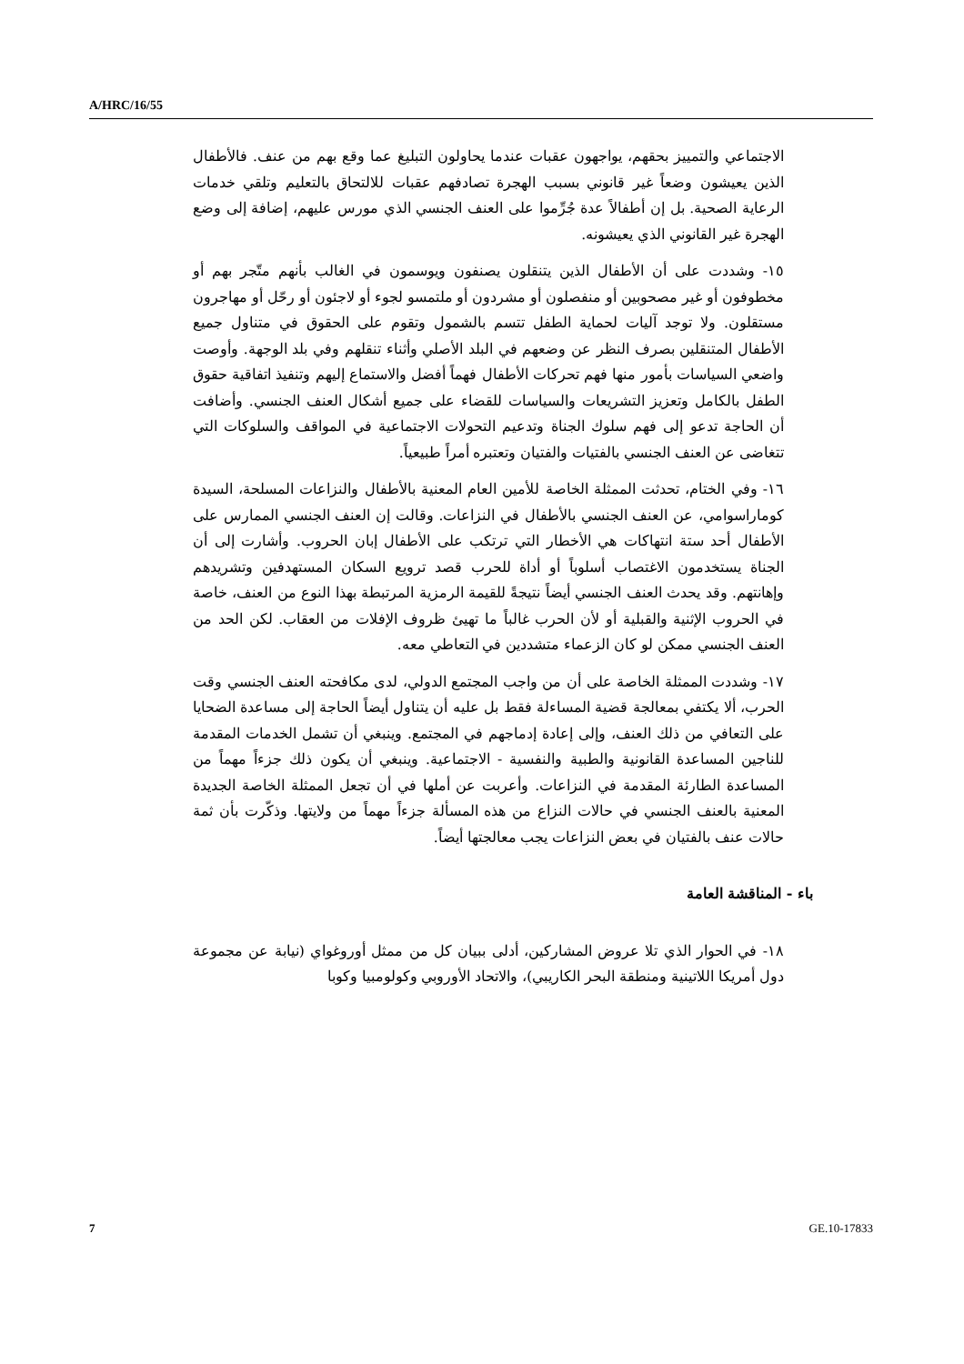A/HRC/16/55
الاجتماعي والتمييز بحقهم، يواجهون عقبات عندما يحاولون التبليغ عما وقع بهم من عنف. فالأطفال الذين يعيشون وضعاً غير قانوني بسبب الهجرة تصادفهم عقبات للالتحاق بالتعليم وتلقي خدمات الرعاية الصحية. بل إن أطفالاً عدة جُرِّموا على العنف الجنسي الذي مورس عليهم، إضافة إلى وضع الهجرة غير القانوني الذي يعيشونه.
١٥- وشددت على أن الأطفال الذين يتنقلون يصنفون ويوسمون في الغالب بأنهم متّجر بهم أو مخطوفون أو غير مصحوبين أو منفصلون أو مشردون أو ملتمسو لجوء أو لاجئون أو رحّل أو مهاجرون مستقلون. ولا توجد آليات لحماية الطفل تتسم بالشمول وتقوم على الحقوق في متناول جميع الأطفال المتنقلين بصرف النظر عن وضعهم في البلد الأصلي وأثناء تنقلهم وفي بلد الوجهة. وأوصت واضعي السياسات بأمور منها فهم تحركات الأطفال فهماً أفضل والاستماع إليهم وتنفيذ اتفاقية حقوق الطفل بالكامل وتعزيز التشريعات والسياسات للقضاء على جميع أشكال العنف الجنسي. وأضافت أن الحاجة تدعو إلى فهم سلوك الجناة وتدعيم التحولات الاجتماعية في المواقف والسلوكات التي تتغاضى عن العنف الجنسي بالفتيات والفتيان وتعتبره أمراً طبيعياً.
١٦- وفي الختام، تحدثت الممثلة الخاصة للأمين العام المعنية بالأطفال والنزاعات المسلحة، السيدة كوماراسوامي، عن العنف الجنسي بالأطفال في النزاعات. وقالت إن العنف الجنسي الممارس على الأطفال أحد ستة انتهاكات هي الأخطار التي ترتكب على الأطفال إبان الحروب. وأشارت إلى أن الجناة يستخدمون الاغتصاب أسلوباً أو أداة للحرب قصد ترويع السكان المستهدفين وتشريدهم وإهانتهم. وقد يحدث العنف الجنسي أيضاً نتيجةً للقيمة الرمزية المرتبطة بهذا النوع من العنف، خاصة في الحروب الإثنية والقبلية أو لأن الحرب غالباً ما تهيئ ظروف الإفلات من العقاب. لكن الحد من العنف الجنسي ممكن لو كان الزعماء متشددين في التعاطي معه.
١٧- وشددت الممثلة الخاصة على أن من واجب المجتمع الدولي، لدى مكافحته العنف الجنسي وقت الحرب، ألا يكتفي بمعالجة قضية المساءلة فقط بل عليه أن يتناول أيضاً الحاجة إلى مساعدة الضحايا على التعافي من ذلك العنف، وإلى إعادة إدماجهم في المجتمع. وينبغي أن تشمل الخدمات المقدمة للناجين المساعدة القانونية والطبية والنفسية - الاجتماعية. وينبغي أن يكون ذلك جزءاً مهماً من المساعدة الطارئة المقدمة في النزاعات. وأعربت عن أملها في أن تجعل الممثلة الخاصة الجديدة المعنية بالعنف الجنسي في حالات النزاع من هذه المسألة جزءاً مهماً من ولايتها. وذكّرت بأن ثمة حالات عنف بالفتيان في بعض النزاعات يجب معالجتها أيضاً.
باء - المناقشة العامة
١٨- في الحوار الذي تلا عروض المشاركين، أدلى ببيان كل من ممثل أوروغواي (نيابة عن مجموعة دول أمريكا اللاتينية ومنطقة البحر الكاريبي)، والاتحاد الأوروبي وكولومبيا وكوبا
7 GE.10-17833